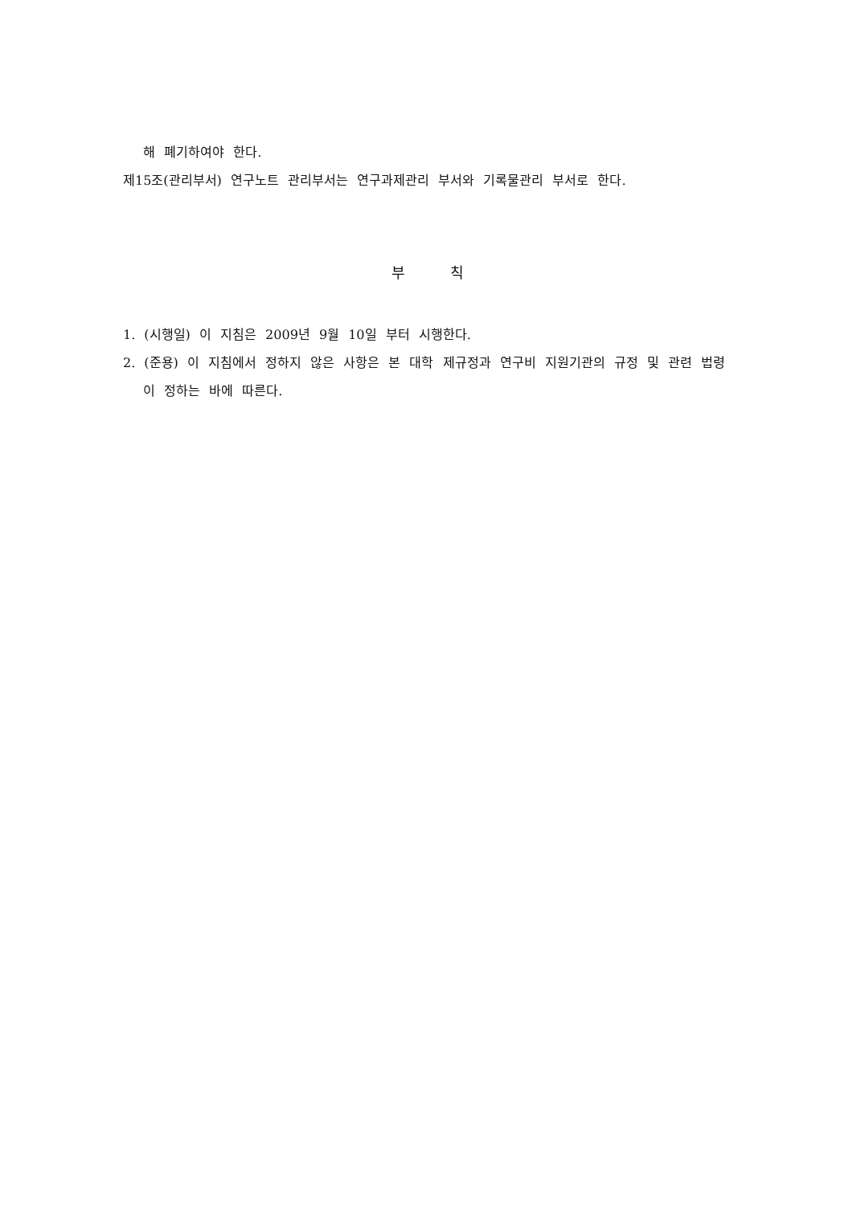해 폐기하여야 한다.
제15조(관리부서) 연구노트 관리부서는 연구과제관리 부서와 기록물관리 부서로 한다.
부 칙
1. (시행일) 이 지침은 2009년 9월 10일 부터 시행한다.
2. (준용) 이 지침에서 정하지 않은 사항은 본 대학 제규정과 연구비 지원기관의 규정 및 관련 법령이 정하는 바에 따른다.